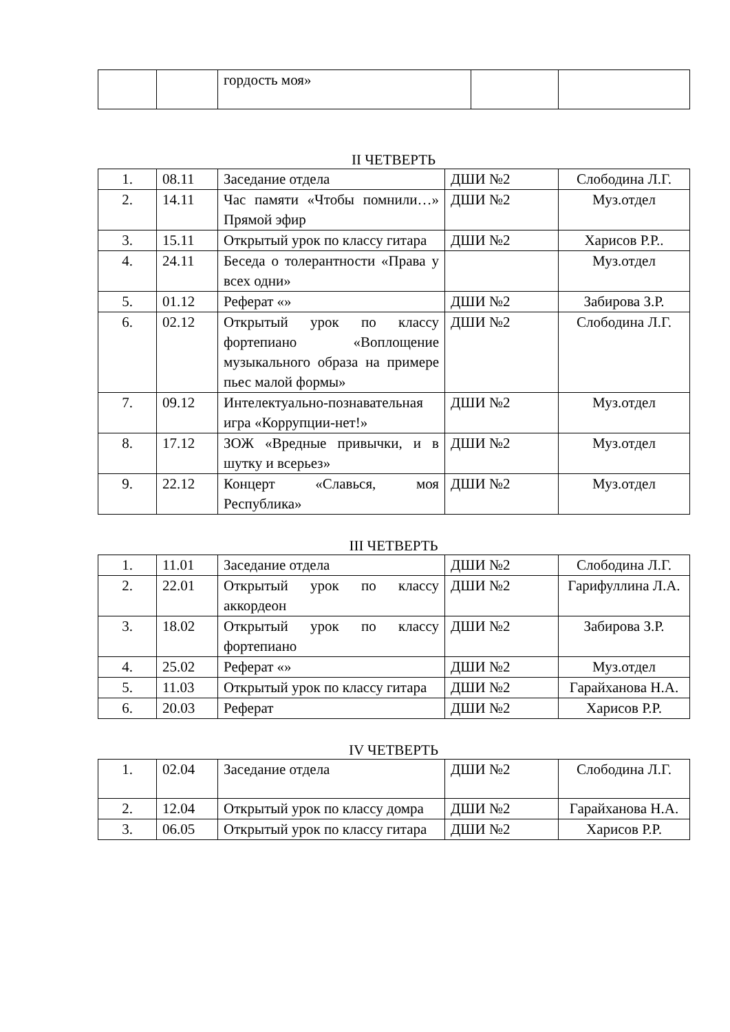| | | гордость моя» | | |
II ЧЕТВЕРТЬ
| 1. | 08.11 | Заседание отдела | ДШИ №2 | Слободина Л.Г. |
| 2. | 14.11 | Час памяти «Чтобы помнили…» Прямой эфир | ДШИ №2 | Муз.отдел |
| 3. | 15.11 | Открытый урок по классу гитара | ДШИ №2 | Харисов Р.Р.. |
| 4. | 24.11 | Беседа о толерантности «Права у всех одни» | | Муз.отдел |
| 5. | 01.12 | Реферат «» | ДШИ №2 | Забирова З.Р. |
| 6. | 02.12 | Открытый урок по классу фортепиано «Воплощение музыкального образа на примере пьес малой формы» | ДШИ №2 | Слободина Л.Г. |
| 7. | 09.12 | Интелектуально-познавательная игра «Коррупции-нет!» | ДШИ №2 | Муз.отдел |
| 8. | 17.12 | ЗОЖ «Вредные привычки, и в шутку и всерьез» | ДШИ №2 | Муз.отдел |
| 9. | 22.12 | Концерт «Славься, моя Республика» | ДШИ №2 | Муз.отдел |
III ЧЕТВЕРТЬ
| 1. | 11.01 | Заседание отдела | ДШИ №2 | Слободина Л.Г. |
| 2. | 22.01 | Открытый урок по классу аккордеон | ДШИ №2 | Гарифуллина Л.А. |
| 3. | 18.02 | Открытый урок по классу фортепиано | ДШИ №2 | Забирова З.Р. |
| 4. | 25.02 | Реферат «» | ДШИ №2 | Муз.отдел |
| 5. | 11.03 | Открытый урок по классу гитара | ДШИ №2 | Гарайханова Н.А. |
| 6. | 20.03 | Реферат | ДШИ №2 | Харисов Р.Р. |
IV ЧЕТВЕРТЬ
| 1. | 02.04 | Заседание отдела | ДШИ №2 | Слободина Л.Г. |
| 2. | 12.04 | Открытый урок по классу домра | ДШИ №2 | Гарайханова Н.А. |
| 3. | 06.05 | Открытый урок по классу гитара | ДШИ №2 | Харисов Р.Р. |